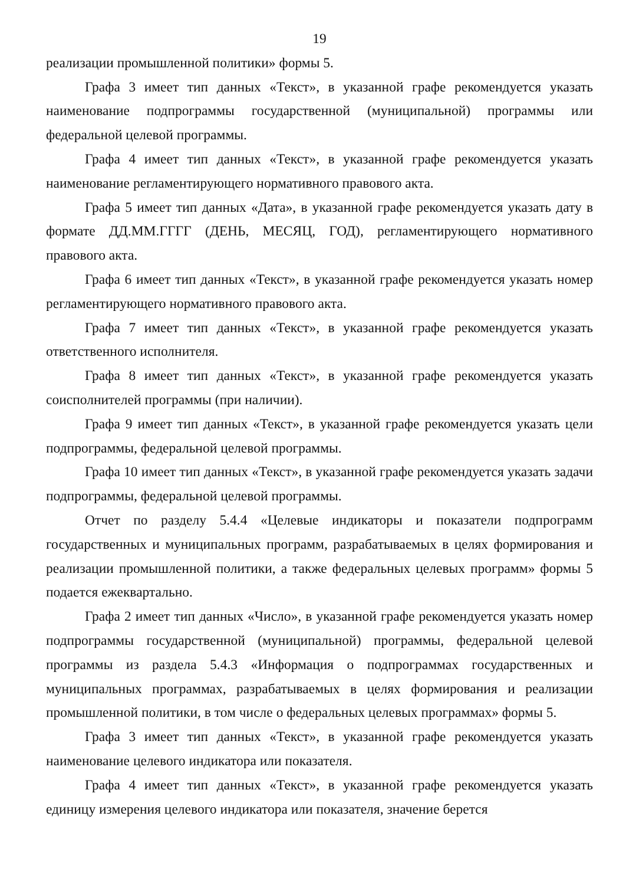19
реализации промышленной политики» формы 5.
Графа 3 имеет тип данных «Текст», в указанной графе рекомендуется указать наименование подпрограммы государственной (муниципальной) программы или федеральной целевой программы.
Графа 4 имеет тип данных «Текст», в указанной графе рекомендуется указать наименование регламентирующего нормативного правового акта.
Графа 5 имеет тип данных «Дата», в указанной графе рекомендуется указать дату в формате ДД.ММ.ГГГГ (ДЕНЬ, МЕСЯЦ, ГОД), регламентирующего нормативного правового акта.
Графа 6 имеет тип данных «Текст», в указанной графе рекомендуется указать номер регламентирующего нормативного правового акта.
Графа 7 имеет тип данных «Текст», в указанной графе рекомендуется указать ответственного исполнителя.
Графа 8 имеет тип данных «Текст», в указанной графе рекомендуется указать соисполнителей программы (при наличии).
Графа 9 имеет тип данных «Текст», в указанной графе рекомендуется указать цели подпрограммы, федеральной целевой программы.
Графа 10 имеет тип данных «Текст», в указанной графе рекомендуется указать задачи подпрограммы, федеральной целевой программы.
Отчет по разделу 5.4.4 «Целевые индикаторы и показатели подпрограмм государственных и муниципальных программ, разрабатываемых в целях формирования и реализации промышленной политики, а также федеральных целевых программ» формы 5 подается ежеквартально.
Графа 2 имеет тип данных «Число», в указанной графе рекомендуется указать номер подпрограммы государственной (муниципальной) программы, федеральной целевой программы из раздела 5.4.3 «Информация о подпрограммах государственных и муниципальных программах, разрабатываемых в целях формирования и реализации промышленной политики, в том числе о федеральных целевых программах» формы 5.
Графа 3 имеет тип данных «Текст», в указанной графе рекомендуется указать наименование целевого индикатора или показателя.
Графа 4 имеет тип данных «Текст», в указанной графе рекомендуется указать единицу измерения целевого индикатора или показателя, значение берется